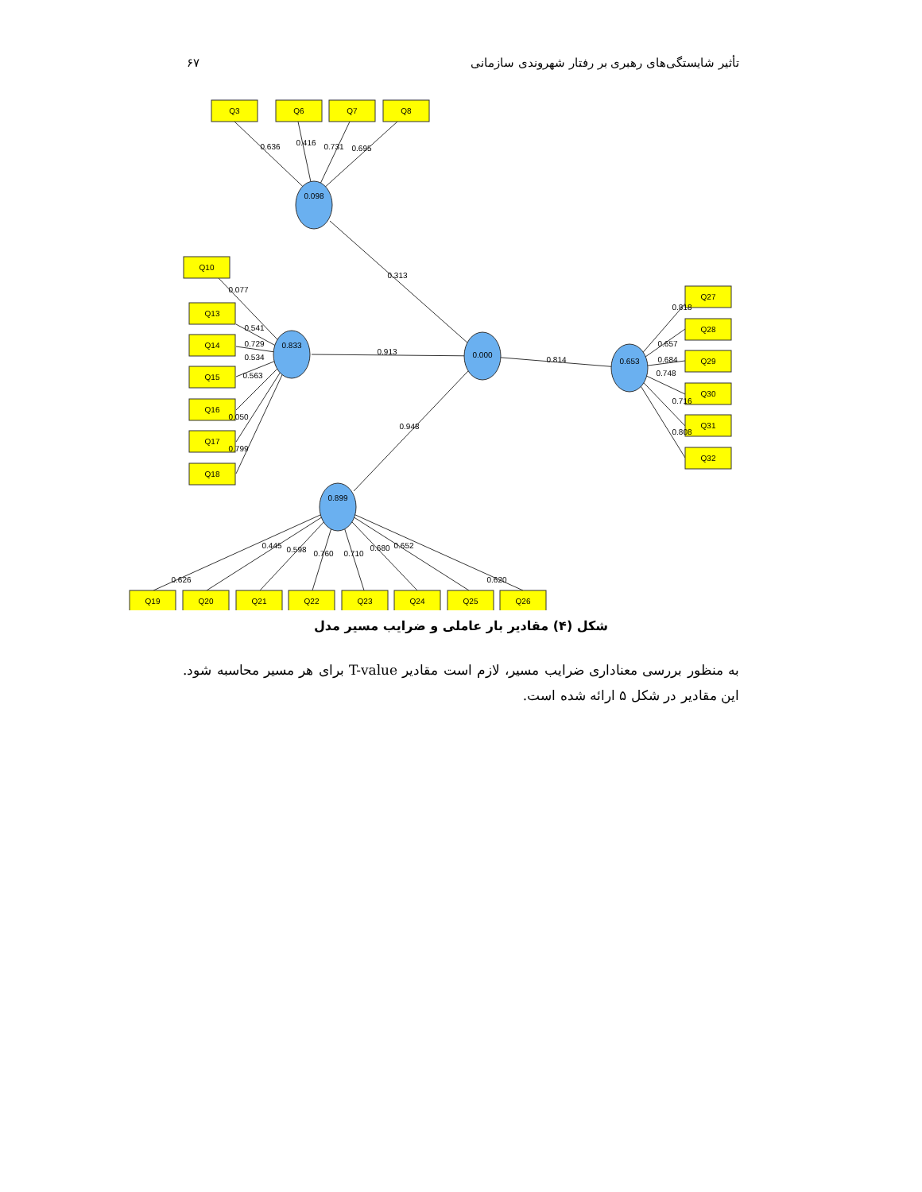تأثیر شایستگی‌های رهبری بر رفتار شهروندی سازمانی ۶۷
Q3
Q6
Q7
Q8
Q10
Q13
Q14
Q15
Q16
Q17
Q18
Q27
Q28
Q29
Q30
Q31
Q32
Q19
Q20
Q21
Q22
Q23
Q24
Q25
Q26
0.098
0.833
0.000
0.653
0.899
0.636
0.416
0.731
0.695
0.313
0.913
0.814
0.948
0.077
0.541
0.729
0.534
0.563
0.050
0.799
0.818
0.657
0.684
0.748
0.716
0.808
0.626
0.445
0.598
0.760
0.710
0.680
0.652
0.620
شکل (۴) مقادیر بار عاملی و ضرایب مسیر مدل
به منظور بررسی معناداری ضرایب مسیر، لازم است مقادیر T-value برای هر مسیر محاسبه شود. این مقادیر در شکل ۵ ارائه شده است.